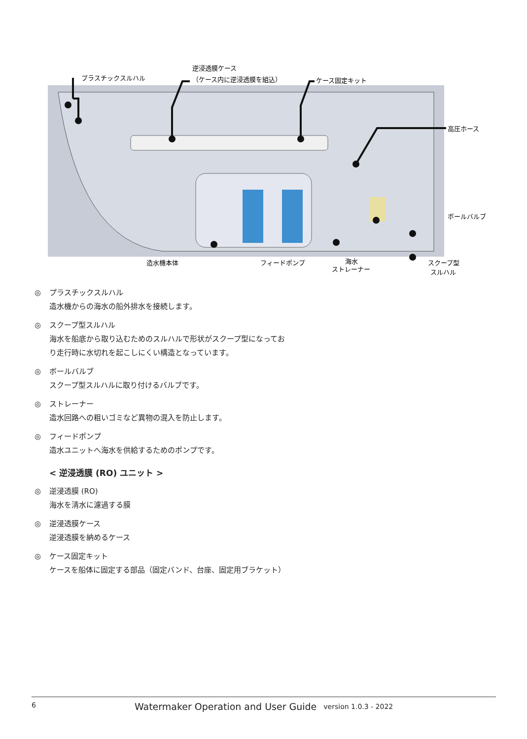プラスチックスルハル
逆浸透膜ケース
（ケース内に逆浸透膜を組込）
ケース固定キット
高圧ホース
ボールバルブ
造水機本体
フィードポンプ
海水
ストレーナー
スクープ型
スルハル
◎ プラスチックスルハル
造水機からの海水の船外排水を接続します。
◎ スクープ型スルハル
海水を船底から取り込むためのスルハルで形状がスクープ型になっており走行時に水切れを起こしにくい構造となっています。
◎ ボールバルブ
スクープ型スルハルに取り付けるバルブです。
◎ ストレーナー
造水回路への粗いゴミなど異物の混入を防止します。
◎ フィードポンプ
造水ユニットへ海水を供給するためのポンプです。
< 逆浸透膜 (RO) ユニット >
◎ 逆浸透膜 (RO)
海水を清水に濾過する膜
◎ 逆浸透膜ケース
逆浸透膜を納めるケース
◎ ケース固定キット
ケースを船体に固定する部品（固定バンド、台座、固定用ブラケット）
6 Watermaker Operation and User Guide version 1.0.3 - 2022